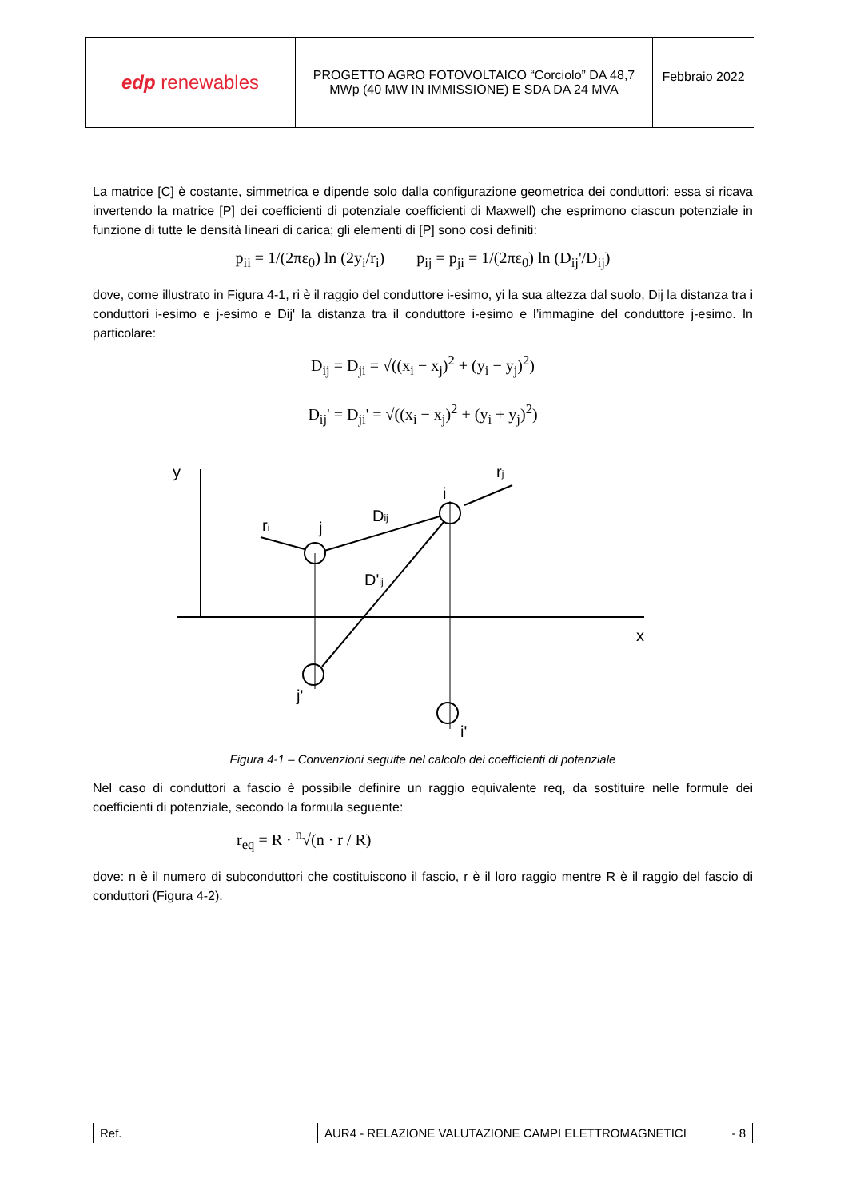| edp renewables | PROGETTO AGRO FOTOVOLTAICO “Corciolo” DA 48,7 MWp (40 MW IN IMMISSIONE) E SDA DA 24 MVA | Febbraio 2022 |
La matrice [C] è costante, simmetrica e dipende solo dalla configurazione geometrica dei conduttori: essa si ricava invertendo la matrice [P] dei coefficienti di potenziale coefficienti di Maxwell) che esprimono ciascun potenziale in funzione di tutte le densità lineari di carica; gli elementi di [P] sono così definiti:
p<sub>ii</sub> = 1/(2πε<sub>0</sub>) ln (2y<sub>i</sub>/r<sub>i</sub>) p<sub>ij</sub> = p<sub>ji</sub> = 1/(2πε<sub>0</sub>) ln (D<sub>ij</sub>'/D<sub>ij</sub>)
dove, come illustrato in Figura 4-1, ri è il raggio del conduttore i-esimo, yi la sua altezza dal suolo, Dij la distanza tra i conduttori i-esimo e j-esimo e Dij' la distanza tra il conduttore i-esimo e l’immagine del conduttore j-esimo. In particolare:
D<sub>ij</sub> = D<sub>ji</sub> = √((x<sub>i</sub> − x<sub>j</sub>)<sup>2</sup> + (y<sub>i</sub> − y<sub>j</sub>)<sup>2</sup>)
D<sub>ij</sub>' = D<sub>ji</sub>' = √((x<sub>i</sub> − x<sub>j</sub>)<sup>2</sup> + (y<sub>i</sub> + y<sub>j</sub>)<sup>2</sup>)
y
x
ri
j
Dij
D'ij
i
rj
j'
i'
Figura 4-1 – Convenzioni seguite nel calcolo dei coefficienti di potenziale
Nel caso di conduttori a fascio è possibile definire un raggio equivalente req, da sostituire nelle formule dei coefficienti di potenziale, secondo la formula seguente:
r<sub>eq</sub> = R · <sup>n</sup>√(n · r / R)
dove: n è il numero di subconduttori che costituiscono il fascio, r è il loro raggio mentre R è il raggio del fascio di conduttori (Figura 4-2).
Ref. AUR4 - RELAZIONE VALUTAZIONE CAMPI ELETTROMAGNETICI - 8